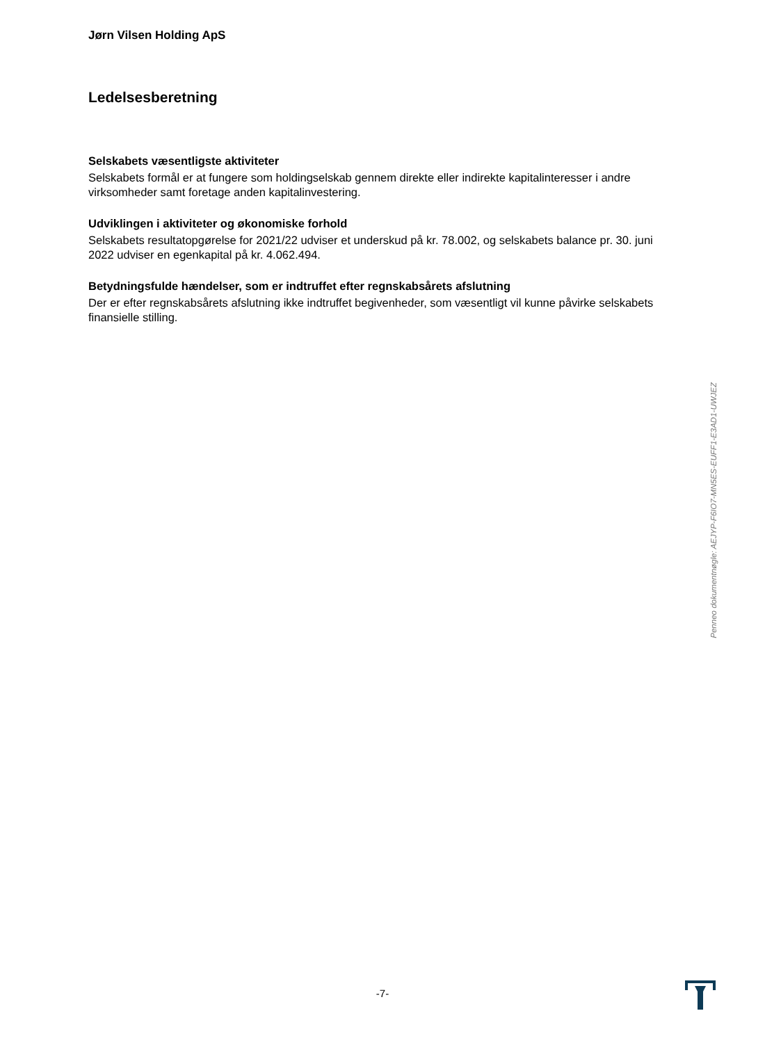Jørn Vilsen Holding ApS
Ledelsesberetning
Selskabets væsentligste aktiviteter
Selskabets formål er at fungere som holdingselskab gennem direkte eller indirekte kapitalinteresser i andre virksomheder samt foretage anden kapitalinvestering.
Udviklingen i aktiviteter og økonomiske forhold
Selskabets resultatopgørelse for 2021/22 udviser et underskud på kr. 78.002, og selskabets balance pr. 30. juni 2022 udviser en egenkapital på kr. 4.062.494.
Betydningsfulde hændelser, som er indtruffet efter regnskabsårets afslutning
Der er efter regnskabsårets afslutning ikke indtruffet begivenheder, som væsentligt vil kunne påvirke selskabets finansielle stilling.
Penneo dokumentnøgle: AEJYP-F6IO7-MN5ES-EUFF1-E3AD1-UWJEZ
-7-